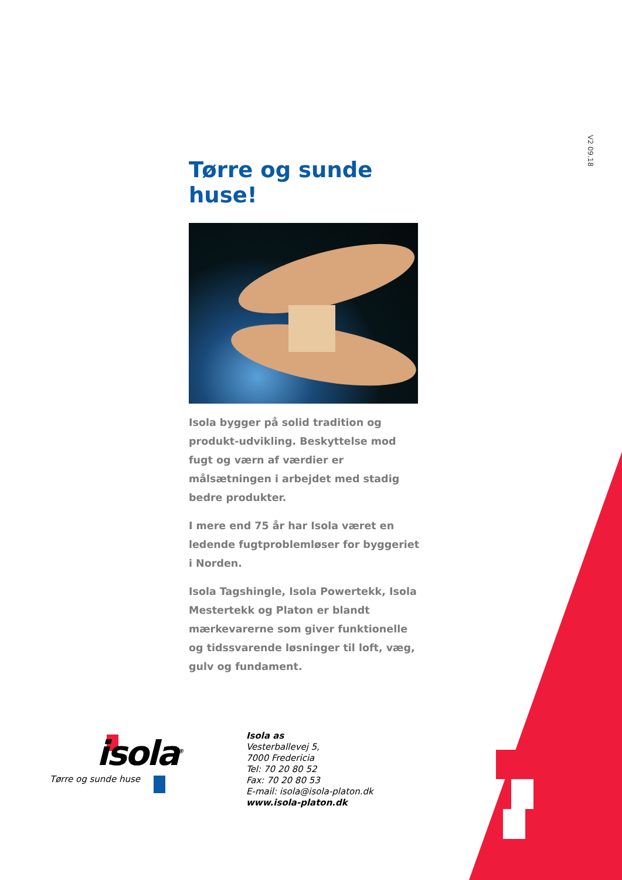V2 09.18
Tørre og sunde huse!
Isola bygger på solid tradition og produkt-udvikling. Beskyttelse mod fugt og værn af værdier er målsætningen i arbejdet med stadig bedre produkter.
I mere end 75 år har Isola været en ledende fugtproblemløser for byggeriet i Norden.
Isola Tagshingle, Isola Powertekk, Isola Mestertekk og Platon er blandt mærkevarerne som giver funktionelle og tidssvarende løsninger til loft, væg, gulv og fundament.
isola<sup>®</sup>
Tørre og sunde huse
Isola as
Vesterballevej 5,
7000 Fredericia
Tel: 70 20 80 52
Fax: 70 20 80 53
E-mail: isola@isola-platon.dk
www.isola-platon.dk